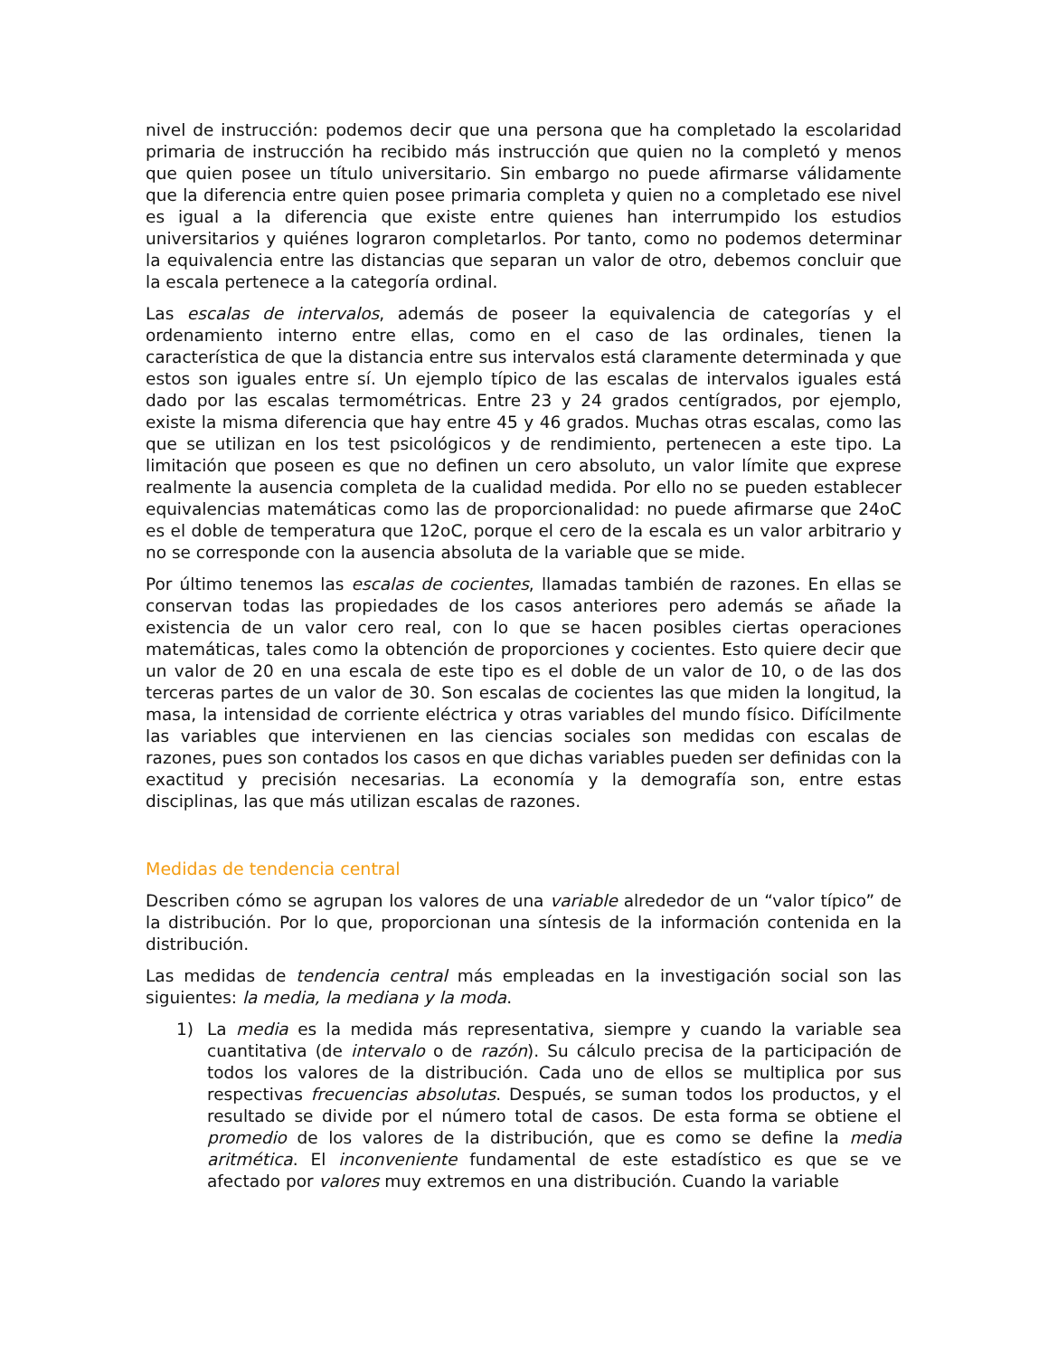nivel de instrucción: podemos decir que una persona que ha completado la escolaridad primaria de instrucción ha recibido más instrucción que quien no la completó y menos que quien posee un título universitario. Sin embargo no puede afirmarse válidamente que la diferencia entre quien posee primaria completa y quien no a completado ese nivel es igual a la diferencia que existe entre quienes han interrumpido los estudios universitarios y quiénes lograron completarlos. Por tanto, como no podemos determinar la equivalencia entre las distancias que separan un valor de otro, debemos concluir que la escala pertenece a la categoría ordinal.
Las escalas de intervalos, además de poseer la equivalencia de categorías y el ordenamiento interno entre ellas, como en el caso de las ordinales, tienen la característica de que la distancia entre sus intervalos está claramente determinada y que estos son iguales entre sí. Un ejemplo típico de las escalas de intervalos iguales está dado por las escalas termométricas. Entre 23 y 24 grados centígrados, por ejemplo, existe la misma diferencia que hay entre 45 y 46 grados. Muchas otras escalas, como las que se utilizan en los test psicológicos y de rendimiento, pertenecen a este tipo. La limitación que poseen es que no definen un cero absoluto, un valor límite que exprese realmente la ausencia completa de la cualidad medida. Por ello no se pueden establecer equivalencias matemáticas como las de proporcionalidad: no puede afirmarse que 24oC es el doble de temperatura que 12oC, porque el cero de la escala es un valor arbitrario y no se corresponde con la ausencia absoluta de la variable que se mide.
Por último tenemos las escalas de cocientes, llamadas también de razones. En ellas se conservan todas las propiedades de los casos anteriores pero además se añade la existencia de un valor cero real, con lo que se hacen posibles ciertas operaciones matemáticas, tales como la obtención de proporciones y cocientes. Esto quiere decir que un valor de 20 en una escala de este tipo es el doble de un valor de 10, o de las dos terceras partes de un valor de 30. Son escalas de cocientes las que miden la longitud, la masa, la intensidad de corriente eléctrica y otras variables del mundo físico. Difícilmente las variables que intervienen en las ciencias sociales son medidas con escalas de razones, pues son contados los casos en que dichas variables pueden ser definidas con la exactitud y precisión necesarias. La economía y la demografía son, entre estas disciplinas, las que más utilizan escalas de razones.
Medidas de tendencia central
Describen cómo se agrupan los valores de una variable alrededor de un “valor típico” de la distribución. Por lo que, proporcionan una síntesis de la información contenida en la distribución.
Las medidas de tendencia central más empleadas en la investigación social son las siguientes: la media, la mediana y la moda.
1) La media es la medida más representativa, siempre y cuando la variable sea cuantitativa (de intervalo o de razón). Su cálculo precisa de la participación de todos los valores de la distribución. Cada uno de ellos se multiplica por sus respectivas frecuencias absolutas. Después, se suman todos los productos, y el resultado se divide por el número total de casos. De esta forma se obtiene el promedio de los valores de la distribución, que es como se define la media aritmética. El inconveniente fundamental de este estadístico es que se ve afectado por valores muy extremos en una distribución. Cuando la variable